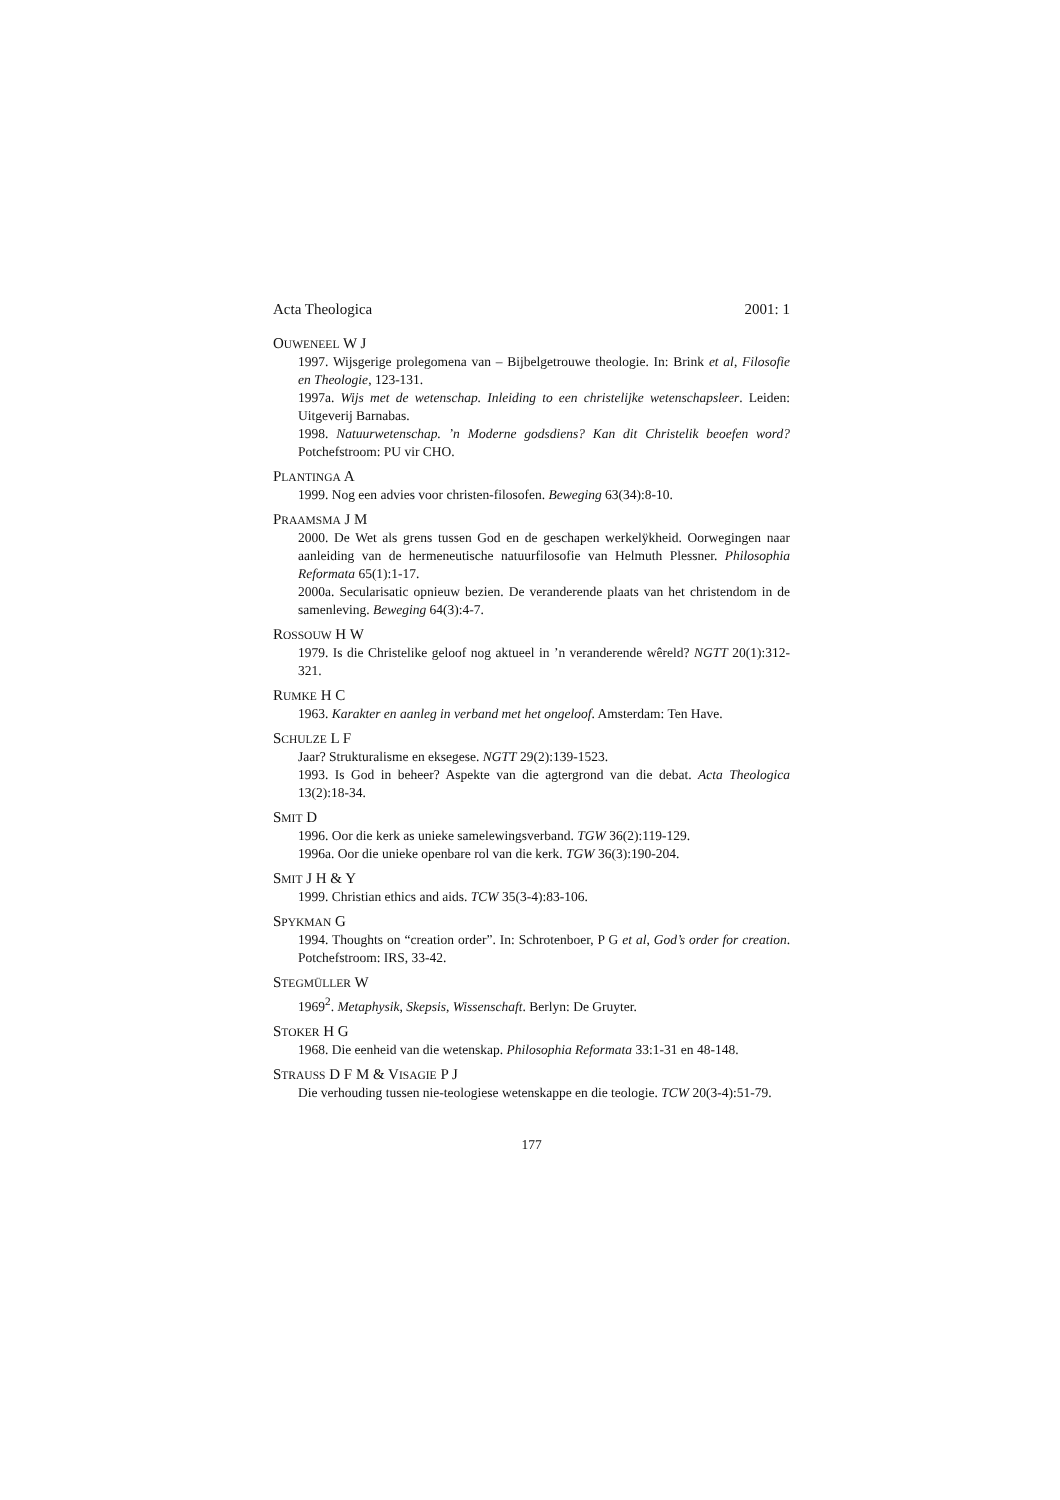Acta Theologica 2001: 1
OUWENEEL W J
1997. Wijsgerige prolegomena van – Bijbelgetrouwe theologie. In: Brink et al, Filosofie en Theologie, 123-131.
1997a. Wijs met de wetenschap. Inleiding to een christelijke wetenschapsleer. Leiden: Uitgeverij Barnabas.
1998. Natuurwetenschap. ’n Moderne godsdiens? Kan dit Christelik beoefen word? Potchefstroom: PU vir CHO.
PLANTINGA A
1999. Nog een advies voor christen-filosofen. Beweging 63(34):8-10.
PRAAMSMA J M
2000. De Wet als grens tussen God en de geschapen werkelÿkheid. Oorwegingen naar aanleiding van de hermeneutische natuurfilosofie van Helmuth Plessner. Philosophia Reformata 65(1):1-17.
2000a. Secularisatic opnieuw bezien. De veranderende plaats van het christendom in de samenleving. Beweging 64(3):4-7.
ROSSOUW H W
1979. Is die Christelike geloof nog aktueel in ’n veranderende wêreld? NGTT 20(1):312-321.
RUMKE H C
1963. Karakter en aanleg in verband met het ongeloof. Amsterdam: Ten Have.
SCHULZE L F
Jaar? Strukturalisme en eksegese. NGTT 29(2):139-1523.
1993. Is God in beheer? Aspekte van die agtergrond van die debat. Acta Theologica 13(2):18-34.
SMIT D
1996. Oor die kerk as unieke samelewingsverband. TGW 36(2):119-129.
1996a. Oor die unieke openbare rol van die kerk. TGW 36(3):190-204.
SMIT J H & Y
1999. Christian ethics and aids. TCW 35(3-4):83-106.
SPYKMAN G
1994. Thoughts on “creation order”. In: Schrotenboer, P G et al, God’s order for creation. Potchefstroom: IRS, 33-42.
STEGMÜLLER W
1969<sup>2</sup>. Metaphysik, Skepsis, Wissenschaft. Berlyn: De Gruyter.
STOKER H G
1968. Die eenheid van die wetenskap. Philosophia Reformata 33:1-31 en 48-148.
STRAUSS D F M & VISAGIE P J
Die verhouding tussen nie-teologiese wetenskappe en die teologie. TCW 20(3-4):51-79.
177